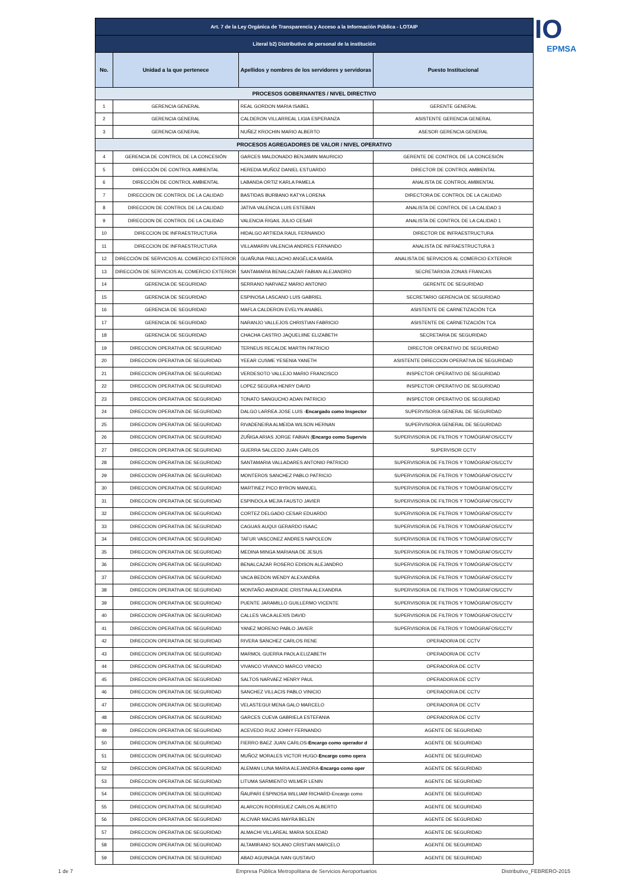IO
EPMSA
| Art. 7 de la Ley Orgánica de Transparencia y Acceso a la Información Pública - LOTAIP | | | |
| --- | --- | --- | --- |
| Literal b2) Distributivo de personal de la institución | | | |
| No. | Unidad a la que pertenece | Apellidos y nombres de los servidores y servidoras | Puesto Institucional |
| PROCESOS GOBERNANTES / NIVEL DIRECTIVO | | | |
| 1 | GERENCIA GENERAL | REAL GORDON MARIA ISABEL | GERENTE GENERAL |
| 2 | GERENCIA GENERAL | CALDERON VILLARREAL LIGIA ESPERANZA | ASISTENTE GERENCIA GENERAL |
| 3 | GERENCIA GENERAL | NUÑEZ KROCHIN MARIO ALBERTO | ASESOR GERENCIA GENERAL |
| PROCESOS AGREGADORES DE VALOR / NIVEL OPERATIVO | | | |
| 4 | GERENCIA DE CONTROL DE LA CONCESIÓN | GARCES MALDONADO BENJAMIN MAURICIO | GERENTE DE CONTROL DE LA CONCESIÓN |
| 5 | DIRECCIÓN DE CONTROL AMBIENTAL | HEREDIA MUÑOZ DANIEL ESTUARDO | DIRECTOR DE CONTROL AMBIENTAL |
| 6 | DIRECCIÓN DE CONTROL AMBIENTAL | LABANDA ORTIZ KARLA PAMELA | ANALISTA DE CONTROL AMBIENTAL |
| 7 | DIRECCION DE CONTROL DE LA CALIDAD | BASTIDAS BURBANO KATYA LORENA | DIRECTORA DE CONTROL DE LA CALIDAD |
| 8 | DIRECCION DE CONTROL DE LA CALIDAD | JATIVA VALENCIA LUIS ESTEBAN | ANALISTA DE CONTROL DE LA CALIDAD 3 |
| 9 | DIRECCION DE CONTROL DE LA CALIDAD | VALENCIA RIGAIL JULIO CESAR | ANALISTA DE CONTROL DE LA CALIDAD 1 |
| 10 | DIRECCION DE INFRAESTRUCTURA | HIDALGO ARTIEDA RAUL FERNANDO | DIRECTOR DE INFRAESTRUCTURA |
| 11 | DIRECCION DE INFRAESTRUCTURA | VILLAMARIN VALENCIA ANDRES FERNANDO | ANALISTA DE INFRAESTRUCTURA 3 |
| 12 | DIRECCIÓN DE SERVICIOS AL COMERCIO EXTERIOR | GUAÑUNA PAILLACHO ANGÉLICA MARÍA | ANALISTA DE SERVICIOS AL COMERCIO EXTERIOR |
| 13 | DIRECCIÓN DE SERVICIOS AL COMERCIO EXTERIOR | SANTAMARIA BENALCAZAR FABIAN ALEJANDRO | SECRETARIO/A ZONAS FRANCAS |
| 14 | GERENCIA DE SEGURIDAD | SERRANO NARVAEZ MARIO ANTONIO | GERENTE DE SEGURIDAD |
| 15 | GERENCIA DE SEGURIDAD | ESPINOSA LASCANO LUIS GABRIEL | SECRETARIO GERENCIA DE SEGURIDAD |
| 16 | GERENCIA DE SEGURIDAD | MAFLA CALDERON EVELYN ANABEL | ASISTENTE DE CARNETIZACIÓN TCA |
| 17 | GERENCIA DE SEGURIDAD | NARANJO VALLEJOS CHRISTIAN FABRICIO | ASISTENTE DE CARNETIZACIÓN TCA |
| 18 | GERENCIA DE SEGURIDAD | CHACHA CASTRO JAQUELIINE ELIZABETH | SECRETARIA DE SEGURIDAD |
| 19 | DIRECCION OPERATIVA DE SEGURIDAD | TERNEUS RECALDE MARTIN PATRICIO | DIRECTOR OPERATIVO DE SEGURIDAD |
| 20 | DIRECCION OPERATIVA DE SEGURIDAD | YEEAR CUSME YESENIA YANETH | ASISTENTE DIRECCION OPERATIVA DE SEGURIDAD |
| 21 | DIRECCION OPERATIVA DE SEGURIDAD | VERDESOTO VALLEJO MARIO FRANCISCO | INSPECTOR OPERATIVO DE SEGURIDAD |
| 22 | DIRECCION OPERATIVA DE SEGURIDAD | LOPEZ SEGURA HENRY DAVID | INSPECTOR OPERATIVO DE SEGURIDAD |
| 23 | DIRECCION OPERATIVA DE SEGURIDAD | TONATO SANGUCHO ADAN PATRICIO | INSPECTOR OPERATIVO DE SEGURIDAD |
| 24 | DIRECCION OPERATIVA DE SEGURIDAD | DALGO LARREA JOSE LUIS - Encargado como Inspector | SUPERVISOR/A GENERAL DE SEGURIDAD |
| 25 | DIRECCION OPERATIVA DE SEGURIDAD | RIVADENEIRA ALMEIDA WILSON HERNAN | SUPERVISOR/A GENERAL DE SEGURIDAD |
| 26 | DIRECCION OPERATIVA DE SEGURIDAD | ZUÑIGA ARIAS JORGE FABIAN ( Encargo como Supervis | SUPERVISOR/A DE FILTROS Y TOMÓGRAFOS/CCTV |
| 27 | DIRECCION OPERATIVA DE SEGURIDAD | GUERRA SALCEDO JUAN CARLOS | SUPERVISOR CCTV |
| 28 | DIRECCION OPERATIVA DE SEGURIDAD | SANTAMARIA VALLADARES ANTONIO PATRICIO | SUPERVISOR/A DE FILTROS Y TOMÓGRAFOS/CCTV |
| 29 | DIRECCION OPERATIVA DE SEGURIDAD | MONTEROS SANCHEZ PABLO PATRICIO | SUPERVISOR/A DE FILTROS Y TOMÓGRAFOS/CCTV |
| 30 | DIRECCION OPERATIVA DE SEGURIDAD | MARTINEZ PICO BYRON MANUEL | SUPERVISOR/A DE FILTROS Y TOMÓGRAFOS/CCTV |
| 31 | DIRECCION OPERATIVA DE SEGURIDAD | ESPINDOLA MEJIA FAUSTO JAVIER | SUPERVISOR/A DE FILTROS Y TOMÓGRAFOS/CCTV |
| 32 | DIRECCION OPERATIVA DE SEGURIDAD | CORTEZ DELGADO CESAR EDUARDO | SUPERVISOR/A DE FILTROS Y TOMÓGRAFOS/CCTV |
| 33 | DIRECCION OPERATIVA DE SEGURIDAD | CAGUAS AUQUI GERARDO ISAAC | SUPERVISOR/A DE FILTROS Y TOMÓGRAFOS/CCTV |
| 34 | DIRECCION OPERATIVA DE SEGURIDAD | TAFUR VASCONEZ ANDRES NAPOLEON | SUPERVISOR/A DE FILTROS Y TOMÓGRAFOS/CCTV |
| 35 | DIRECCION OPERATIVA DE SEGURIDAD | MEDINA MINGA MARIANA DE JESUS | SUPERVISOR/A DE FILTROS Y TOMÓGRAFOS/CCTV |
| 36 | DIRECCION OPERATIVA DE SEGURIDAD | BENALCAZAR ROSERO EDISON ALEJANDRO | SUPERVISOR/A DE FILTROS Y TOMÓGRAFOS/CCTV |
| 37 | DIRECCION OPERATIVA DE SEGURIDAD | VACA BEDON WENDY ALEXANDRA | SUPERVISOR/A DE FILTROS Y TOMÓGRAFOS/CCTV |
| 38 | DIRECCION OPERATIVA DE SEGURIDAD | MONTAÑO ANDRADE CRISTINA ALEXANDRA | SUPERVISOR/A DE FILTROS Y TOMÓGRAFOS/CCTV |
| 39 | DIRECCION OPERATIVA DE SEGURIDAD | PUENTE JARAMILLO GUILLERMO VICENTE | SUPERVISOR/A DE FILTROS Y TOMÓGRAFOS/CCTV |
| 40 | DIRECCION OPERATIVA DE SEGURIDAD | CALLES VACA ALEXIS DAVID | SUPERVISOR/A DE FILTROS Y TOMÓGRAFOS/CCTV |
| 41 | DIRECCION OPERATIVA DE SEGURIDAD | YANEZ MORENO PABLO JAVIER | SUPERVISOR/A DE FILTROS Y TOMÓGRAFOS/CCTV |
| 42 | DIRECCION OPERATIVA DE SEGURIDAD | RIVERA SANCHEZ CARLOS RENE | OPERADOR/A DE CCTV |
| 43 | DIRECCION OPERATIVA DE SEGURIDAD | MARMOL GUERRA PAOLA ELIZABETH | OPERADOR/A DE CCTV |
| 44 | DIRECCION OPERATIVA DE SEGURIDAD | VIVANCO VIVANCO MARCO VINICIO | OPERADOR/A DE CCTV |
| 45 | DIRECCION OPERATIVA DE SEGURIDAD | SALTOS NARVAEZ HENRY PAUL | OPERADOR/A DE CCTV |
| 46 | DIRECCION OPERATIVA DE SEGURIDAD | SANCHEZ VILLACIS PABLO VINICIO | OPERADOR/A DE CCTV |
| 47 | DIRECCION OPERATIVA DE SEGURIDAD | VELASTEGUI MENA GALO MARCELO | OPERADOR/A DE CCTV |
| 48 | DIRECCION OPERATIVA DE SEGURIDAD | GARCES CUEVA GABRIELA ESTEFANIA | OPERADOR/A DE CCTV |
| 49 | DIRECCION OPERATIVA DE SEGURIDAD | ACEVEDO RUIZ JOHNY FERNANDO | AGENTE DE SEGURIDAD |
| 50 | DIRECCION OPERATIVA DE SEGURIDAD | FIERRO BAEZ JUAN CARLOS- Encargo como operador d | AGENTE DE SEGURIDAD |
| 51 | DIRECCION OPERATIVA DE SEGURIDAD | MUÑOZ MORALES VICTOR HUGO- Encargo como opera | AGENTE DE SEGURIDAD |
| 52 | DIRECCION OPERATIVA DE SEGURIDAD | ALEMAN LUNA MARIA ALEJANDRA- Encargo como oper | AGENTE DE SEGURIDAD |
| 53 | DIRECCION OPERATIVA DE SEGURIDAD | LITUMA SARMIENTO WILMER LENIN | AGENTE DE SEGURIDAD |
| 54 | DIRECCION OPERATIVA DE SEGURIDAD | ÑAUPARI ESPINOSA WILLIAM RICHARD-Encargo como | AGENTE DE SEGURIDAD |
| 55 | DIRECCION OPERATIVA DE SEGURIDAD | ALARCON RODRIGUEZ CARLOS ALBERTO | AGENTE DE SEGURIDAD |
| 56 | DIRECCION OPERATIVA DE SEGURIDAD | ALCIVAR MACIAS MAYRA BELEN | AGENTE DE SEGURIDAD |
| 57 | DIRECCION OPERATIVA DE SEGURIDAD | ALMACHI VILLAREAL MARIA SOLEDAD | AGENTE DE SEGURIDAD |
| 58 | DIRECCION OPERATIVA DE SEGURIDAD | ALTAMIRANO SOLANO CRISTIAN MARCELO | AGENTE DE SEGURIDAD |
| 59 | DIRECCION OPERATIVA DE SEGURIDAD | ABAD AGUINAGA IVAN GUSTAVO | AGENTE DE SEGURIDAD |
1 de 7
Empresa Pública Metropolitana de Servicios Aeroportuarios
Distributivo_FEBRERO-2015